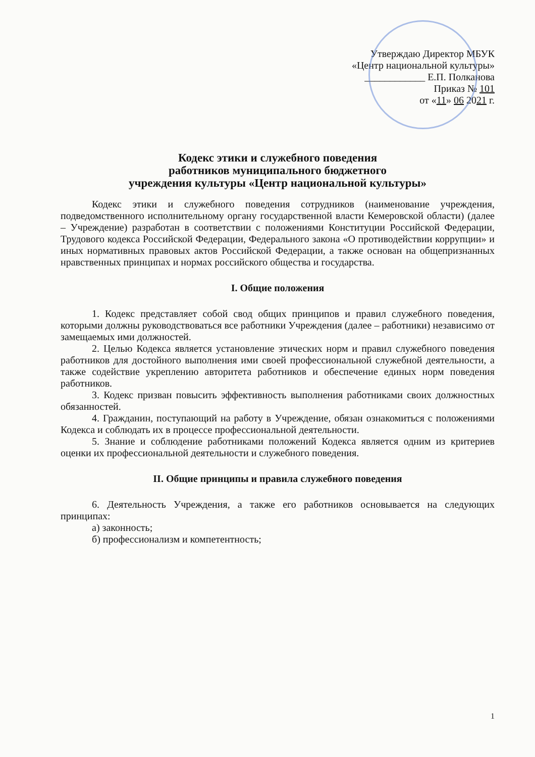Утверждаю Директор МБУК
«Центр национальной культуры»
____________ Е.П. Полканова
Приказ № 101
от «11» 06 2021 г.
Кодекс этики и служебного поведения
работников муниципального бюджетного
учреждения культуры «Центр национальной культуры»
Кодекс этики и служебного поведения сотрудников (наименование учреждения, подведомственного исполнительному органу государственной власти Кемеровской области) (далее – Учреждение) разработан в соответствии с положениями Конституции Российской Федерации, Трудового кодекса Российской Федерации, Федерального закона «О противодействии коррупции» и иных нормативных правовых актов Российской Федерации, а также основан на общепризнанных нравственных принципах и нормах российского общества и государства.
I. Общие положения
1. Кодекс представляет собой свод общих принципов и правил служебного поведения, которыми должны руководствоваться все работники Учреждения (далее – работники) независимо от замещаемых ими должностей.
2. Целью Кодекса является установление этических норм и правил служебного поведения работников для достойного выполнения ими своей профессиональной служебной деятельности, а также содействие укреплению авторитета работников и обеспечение единых норм поведения работников.
3. Кодекс призван повысить эффективность выполнения работниками своих должностных обязанностей.
4. Гражданин, поступающий на работу в Учреждение, обязан ознакомиться с положениями Кодекса и соблюдать их в процессе профессиональной деятельности.
5. Знание и соблюдение работниками положений Кодекса является одним из критериев оценки их профессиональной деятельности и служебного поведения.
II. Общие принципы и правила служебного поведения
6. Деятельность Учреждения, а также его работников основывается на следующих принципах:
а) законность;
б) профессионализм и компетентность;
1